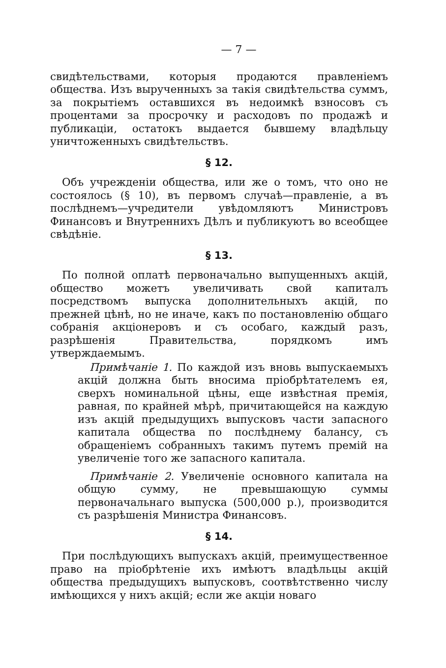— 7 —
свидѣтельствами, которыя продаются правленіемъ общества. Изъ вырученныхъ за такія свидѣтельства суммъ, за покрытіемъ оставшихся въ недоимкѣ взносовъ съ процентами за просрочку и расходовъ по продажѣ и публикаціи, остатокъ выдается бывшему владѣльцу уничтоженныхъ свидѣтельствъ.
§ 12.
Объ учрежденіи общества, или же о томъ, что оно не состоялось (§ 10), въ первомъ случаѣ—правленіе, а въ послѣднемъ—учредители увѣдомляютъ Министровъ Финансовъ и Внутреннихъ Дѣлъ и публикуютъ во всеобщее свѣдѣніе.
§ 13.
По полной оплатѣ первоначально выпущенныхъ акцій, общество можетъ увеличивать свой капиталъ посредствомъ выпуска дополнительныхъ акцій, по прежней цѣнѣ, но не иначе, какъ по постановленію общаго собранія акціонеровъ и съ особаго, каждый разъ, разрѣшенія Правительства, порядкомъ имъ утверждаемымъ.
Примѣчаніе 1. По каждой изъ вновь выпускаемыхъ акцій должна быть вносима пріобрѣтателемъ ея, сверхъ номинальной цѣны, еще извѣстная премія, равная, по крайней мѣрѣ, причитающейся на каждую изъ акцій предыдущихъ выпусковъ части запасного капитала общества по послѣднему балансу, съ обращеніемъ собранныхъ такимъ путемъ премій на увеличеніе того же запасного капитала.
Примѣчаніе 2. Увеличеніе основного капитала на общую сумму, не превышающую суммы первоначальнаго выпуска (500,000 р.), производится съ разрѣшенія Министра Финансовъ.
§ 14.
При послѣдующихъ выпускахъ акцій, преимущественное право на пріобрѣтеніе ихъ имѣютъ владѣльцы акцій общества предыдущихъ выпусковъ, соотвѣтственно числу имѣющихся у нихъ акцій; если же акціи новаго